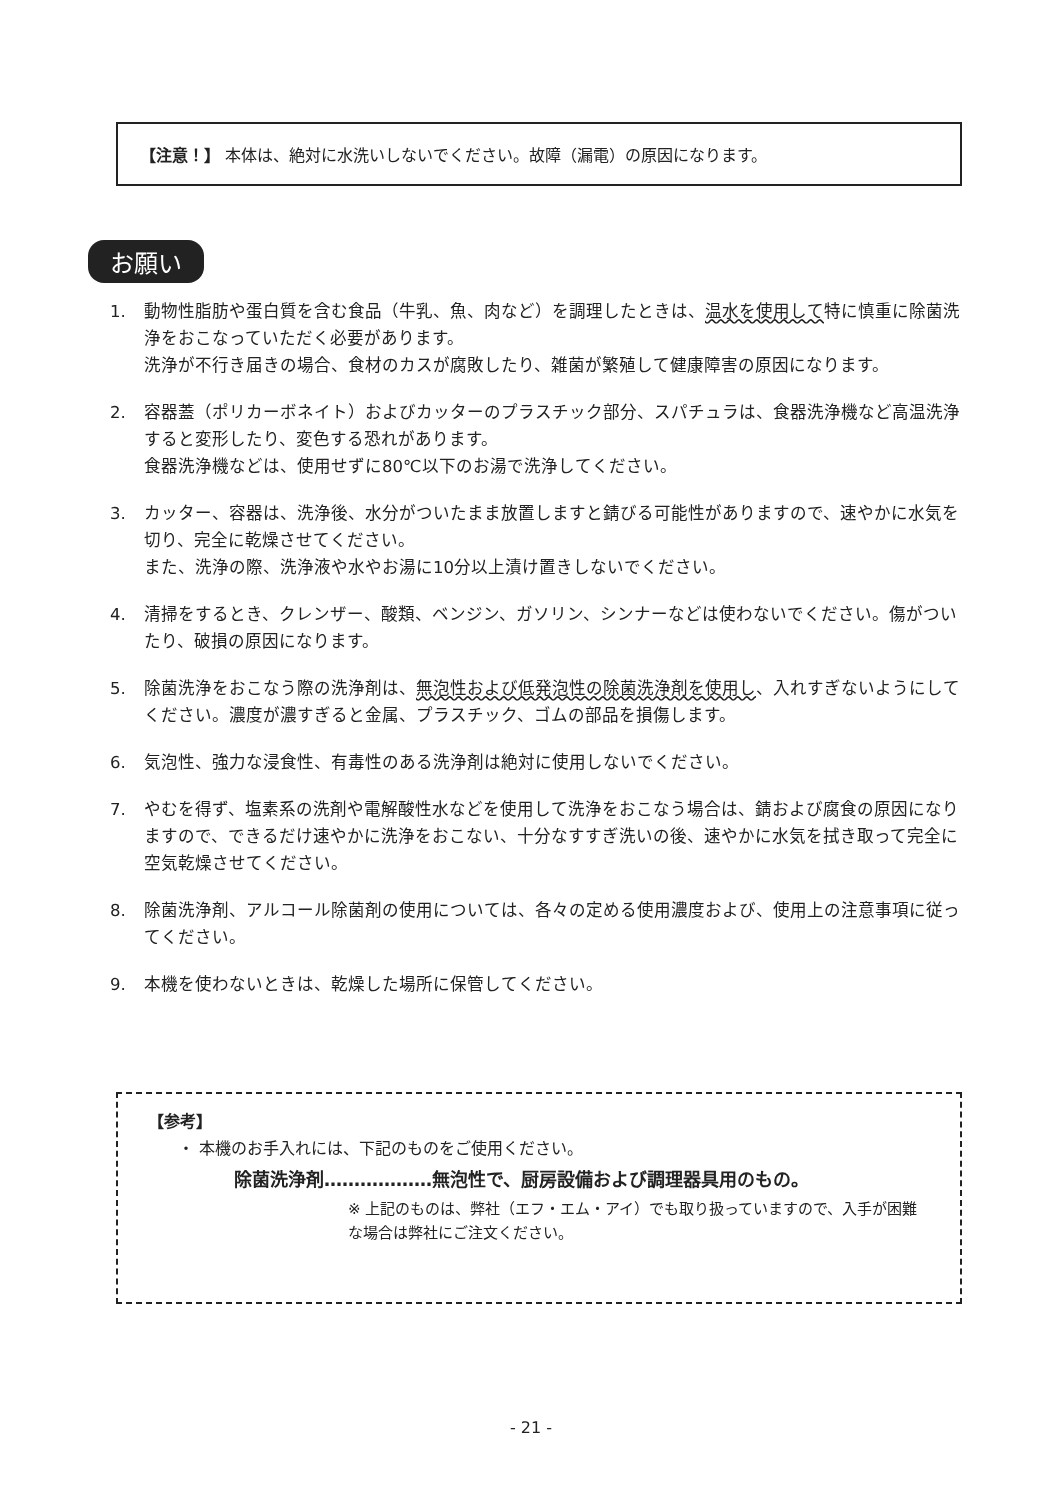【注意！】 本体は、絶対に水洗いしないでください。故障（漏電）の原因になります。
お願い
1. 動物性脂肪や蛋白質を含む食品（牛乳、魚、肉など）を調理したときは、温水を使用して特に慎重に除菌洗浄をおこなっていただく必要があります。
洗浄が不行き届きの場合、食材のカスが腐敗したり、雑菌が繁殖して健康障害の原因になります。
2. 容器蓋（ポリカーボネイト）およびカッターのプラスチック部分、スパチュラは、食器洗浄機など高温洗浄すると変形したり、変色する恐れがあります。
食器洗浄機などは、使用せずに80℃以下のお湯で洗浄してください。
3. カッター、容器は、洗浄後、水分がついたまま放置しますと錆びる可能性がありますので、速やかに水気を切り、完全に乾燥させてください。
また、洗浄の際、洗浄液や水やお湯に10分以上漬け置きしないでください。
4. 清掃をするとき、クレンザー、酸類、ベンジン、ガソリン、シンナーなどは使わないでください。傷がついたり、破損の原因になります。
5. 除菌洗浄をおこなう際の洗浄剤は、無泡性および低発泡性の除菌洗浄剤を使用し、入れすぎないようにしてください。濃度が濃すぎると金属、プラスチック、ゴムの部品を損傷します。
6. 気泡性、強力な浸食性、有毒性のある洗浄剤は絶対に使用しないでください。
7. やむを得ず、塩素系の洗剤や電解酸性水などを使用して洗浄をおこなう場合は、錆および腐食の原因になりますので、できるだけ速やかに洗浄をおこない、十分なすすぎ洗いの後、速やかに水気を拭き取って完全に空気乾燥させてください。
8. 除菌洗浄剤、アルコール除菌剤の使用については、各々の定める使用濃度および、使用上の注意事項に従ってください。
9. 本機を使わないときは、乾燥した場所に保管してください。
【参考】
・ 本機のお手入れには、下記のものをご使用ください。
除菌洗浄剤………………無泡性で、厨房設備および調理器具用のもの。
※ 上記のものは、弊社（エフ・エム・アイ）でも取り扱っていますので、入手が困難な場合は弊社にご注文ください。
- 21 -